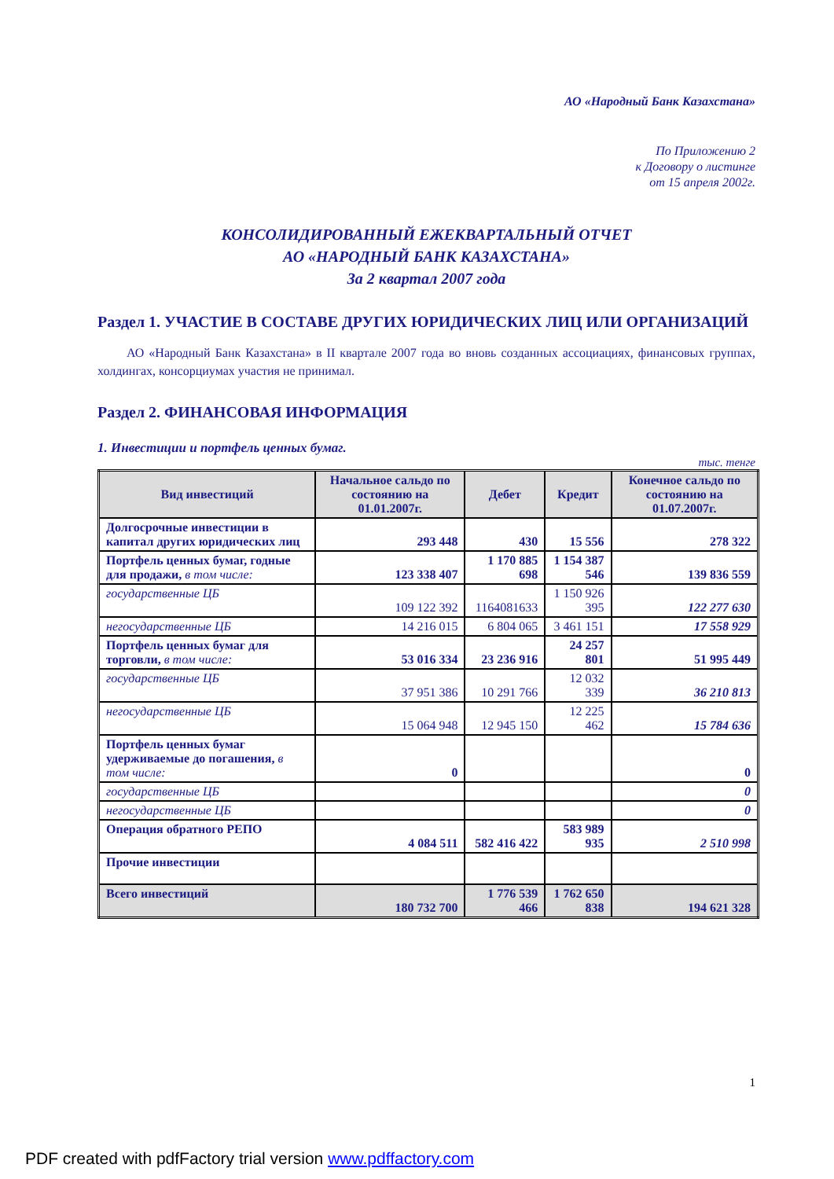АО «Народный Банк Казахстана»
По Приложению 2
к Договору о листинге
от 15 апреля 2002г.
КОНСОЛИДИРОВАННЫЙ ЕЖЕКВАРТАЛЬНЫЙ ОТЧЕТ
АО «НАРОДНЫЙ БАНК КАЗАХСТАНА»
За 2 квартал 2007 года
Раздел 1. УЧАСТИЕ В СОСТАВЕ ДРУГИХ ЮРИДИЧЕСКИХ ЛИЦ ИЛИ ОРГАНИЗАЦИЙ
АО «Народный Банк Казахстана» в II квартале 2007 года во вновь созданных ассоциациях, финансовых группах, холдингах, консорциумах участия не принимал.
Раздел 2. ФИНАНСОВАЯ ИНФОРМАЦИЯ
1. Инвестиции и портфель ценных бумаг.
тыс. тенге
| Вид инвестиций | Начальное сальдо по состоянию на 01.01.2007г. | Дебет | Кредит | Конечное сальдо по состоянию на 01.07.2007г. |
| --- | --- | --- | --- | --- |
| Долгосрочные инвестиции в капитал других юридических лиц | 293 448 | 430 | 15 556 | 278 322 |
| Портфель ценных бумаг, годные для продажи, в том числе: | 123 338 407 | 1 170 885 698 | 1 154 387 546 | 139 836 559 |
| государственные ЦБ | 109 122 392 | 1164081633 | 1 150 926 395 | 122 277 630 |
| негосударственные ЦБ | 14 216 015 | 6 804 065 | 3 461 151 | 17 558 929 |
| Портфель ценных бумаг для торговли, в том числе: | 53 016 334 | 23 236 916 | 24 257 801 | 51 995 449 |
| государственные ЦБ | 37 951 386 | 10 291 766 | 12 032 339 | 36 210 813 |
| негосударственные ЦБ | 15 064 948 | 12 945 150 | 12 225 462 | 15 784 636 |
| Портфель ценных бумаг удерживаемые до погашения, в том числе: | 0 | | | 0 |
| государственные ЦБ | | | | 0 |
| негосударственные ЦБ | | | | 0 |
| Операция обратного РЕПО | 4 084 511 | 582 416 422 | 583 989 935 | 2 510 998 |
| Прочие инвестиции | | | | |
| Всего инвестиций | 180 732 700 | 1 776 539 466 | 1 762 650 838 | 194 621 328 |
1
PDF created with pdfFactory trial version www.pdffactory.com